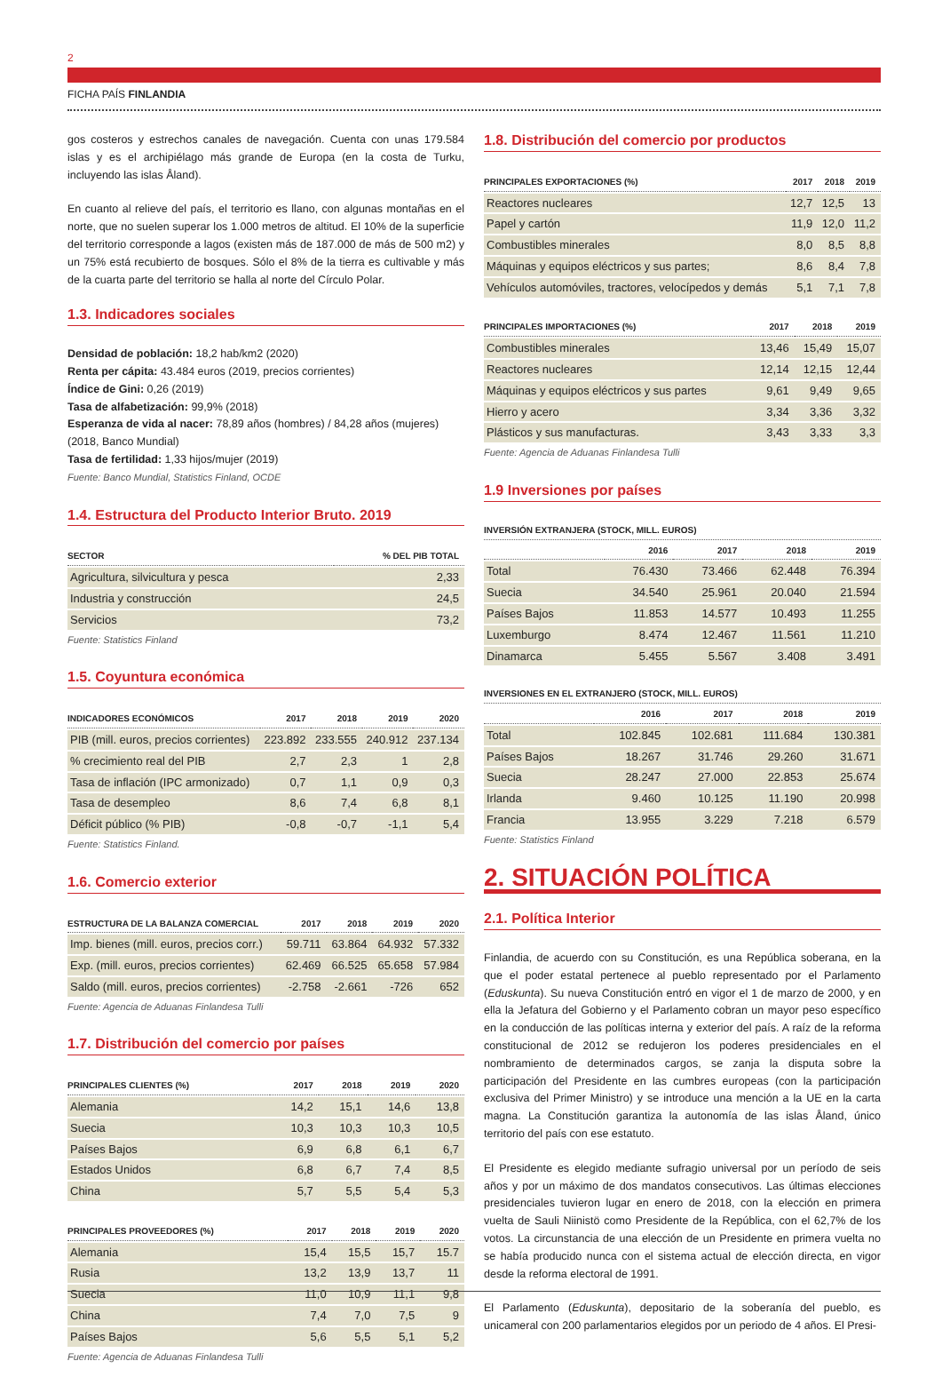2
FICHA PAÍS FINLANDIA
gos costeros y estrechos canales de navegación. Cuenta con unas 179.584 islas y es el archipiélago más grande de Europa (en la costa de Turku, incluyendo las islas Åland).
En cuanto al relieve del país, el territorio es llano, con algunas montañas en el norte, que no suelen superar los 1.000 metros de altitud. El 10% de la superficie del territorio corresponde a lagos (existen más de 187.000 de más de 500 m2) y un 75% está recubierto de bosques. Sólo el 8% de la tierra es cultivable y más de la cuarta parte del territorio se halla al norte del Círculo Polar.
1.3. Indicadores sociales
Densidad de población: 18,2 hab/km2 (2020)
Renta per cápita: 43.484 euros (2019, precios corrientes)
Índice de Gini: 0,26 (2019)
Tasa de alfabetización: 99,9% (2018)
Esperanza de vida al nacer: 78,89 años (hombres) / 84,28 años (mujeres) (2018, Banco Mundial)
Tasa de fertilidad: 1,33 hijos/mujer (2019)
Fuente: Banco Mundial, Statistics Finland, OCDE
1.4. Estructura del Producto Interior Bruto. 2019
| SECTOR | % DEL PIB TOTAL |
| --- | --- |
| Agricultura, silvicultura y pesca | 2,33 |
| Industria y construcción | 24,5 |
| Servicios | 73,2 |
Fuente: Statistics Finland
1.5. Coyuntura económica
| INDICADORES ECONÓMICOS | 2017 | 2018 | 2019 | 2020 |
| --- | --- | --- | --- | --- |
| PIB (mill. euros, precios corrientes) | 223.892 | 233.555 | 240.912 | 237.134 |
| % crecimiento real del PIB | 2,7 | 2,3 | 1 | 2,8 |
| Tasa de inflación (IPC armonizado) | 0,7 | 1,1 | 0,9 | 0,3 |
| Tasa de desempleo | 8,6 | 7,4 | 6,8 | 8,1 |
| Déficit público (% PIB) | -0,8 | -0,7 | -1,1 | 5,4 |
Fuente: Statistics Finland.
1.6. Comercio exterior
| ESTRUCTURA DE LA BALANZA COMERCIAL | 2017 | 2018 | 2019 | 2020 |
| --- | --- | --- | --- | --- |
| Imp. bienes (mill. euros, precios corr.) | 59.711 | 63.864 | 64.932 | 57.332 |
| Exp. (mill. euros, precios corrientes) | 62.469 | 66.525 | 65.658 | 57.984 |
| Saldo (mill. euros, precios corrientes) | -2.758 | -2.661 | -726 | 652 |
Fuente: Agencia de Aduanas Finlandesa Tulli
1.7. Distribución del comercio por países
| PRINCIPALES CLIENTES (%) | 2017 | 2018 | 2019 | 2020 |
| --- | --- | --- | --- | --- |
| Alemania | 14,2 | 15,1 | 14,6 | 13,8 |
| Suecia | 10,3 | 10,3 | 10,3 | 10,5 |
| Países Bajos | 6,9 | 6,8 | 6,1 | 6,7 |
| Estados Unidos | 6,8 | 6,7 | 7,4 | 8,5 |
| China | 5,7 | 5,5 | 5,4 | 5,3 |
| PRINCIPALES PROVEEDORES (%) | 2017 | 2018 | 2019 | 2020 |
| --- | --- | --- | --- | --- |
| Alemania | 15,4 | 15,5 | 15,7 | 15.7 |
| Rusia | 13,2 | 13,9 | 13,7 | 11 |
| Suecia | 11,0 | 10,9 | 11,1 | 9,8 |
| China | 7,4 | 7,0 | 7,5 | 9 |
| Países Bajos | 5,6 | 5,5 | 5,1 | 5,2 |
Fuente: Agencia de Aduanas Finlandesa Tulli
1.8. Distribución del comercio por productos
| PRINCIPALES EXPORTACIONES (%) | 2017 | 2018 | 2019 |
| --- | --- | --- | --- |
| Reactores nucleares | 12,7 | 12,5 | 13 |
| Papel y cartón | 11,9 | 12,0 | 11,2 |
| Combustibles minerales | 8,0 | 8,5 | 8,8 |
| Máquinas y equipos eléctricos y sus partes; | 8,6 | 8,4 | 7,8 |
| Vehículos automóviles, tractores, velocípedos y demás | 5,1 | 7,1 | 7,8 |
| PRINCIPALES IMPORTACIONES (%) | 2017 | 2018 | 2019 |
| --- | --- | --- | --- |
| Combustibles minerales | 13,46 | 15,49 | 15,07 |
| Reactores nucleares | 12,14 | 12,15 | 12,44 |
| Máquinas y equipos eléctricos y sus partes | 9,61 | 9,49 | 9,65 |
| Hierro y acero | 3,34 | 3,36 | 3,32 |
| Plásticos y sus manufacturas. | 3,43 | 3,33 | 3,3 |
Fuente: Agencia de Aduanas Finlandesa Tulli
1.9 Inversiones por países
INVERSIÓN EXTRANJERA (STOCK, MILL. EUROS)
| | 2016 | 2017 | 2018 | 2019 |
| --- | --- | --- | --- | --- |
| Total | 76.430 | 73.466 | 62.448 | 76.394 |
| Suecia | 34.540 | 25.961 | 20.040 | 21.594 |
| Países Bajos | 11.853 | 14.577 | 10.493 | 11.255 |
| Luxemburgo | 8.474 | 12.467 | 11.561 | 11.210 |
| Dinamarca | 5.455 | 5.567 | 3.408 | 3.491 |
INVERSIONES EN EL EXTRANJERO (STOCK, MILL. EUROS)
| | 2016 | 2017 | 2018 | 2019 |
| --- | --- | --- | --- | --- |
| Total | 102.845 | 102.681 | 111.684 | 130.381 |
| Países Bajos | 18.267 | 31.746 | 29.260 | 31.671 |
| Suecia | 28.247 | 27.000 | 22.853 | 25.674 |
| Irlanda | 9.460 | 10.125 | 11.190 | 20.998 |
| Francia | 13.955 | 3.229 | 7.218 | 6.579 |
Fuente: Statistics Finland
2. SITUACIÓN POLÍTICA
2.1. Política Interior
Finlandia, de acuerdo con su Constitución, es una República soberana, en la que el poder estatal pertenece al pueblo representado por el Parlamento (Eduskunta). Su nueva Constitución entró en vigor el 1 de marzo de 2000, y en ella la Jefatura del Gobierno y el Parlamento cobran un mayor peso específico en la conducción de las políticas interna y exterior del país. A raíz de la reforma constitucional de 2012 se redujeron los poderes presidenciales en el nombramiento de determinados cargos, se zanja la disputa sobre la participación del Presidente en las cumbres europeas (con la participación exclusiva del Primer Ministro) y se introduce una mención a la UE en la carta magna. La Constitución garantiza la autonomía de las islas Åland, único territorio del país con ese estatuto.
El Presidente es elegido mediante sufragio universal por un período de seis años y por un máximo de dos mandatos consecutivos. Las últimas elecciones presidenciales tuvieron lugar en enero de 2018, con la elección en primera vuelta de Sauli Niinistö como Presidente de la República, con el 62,7% de los votos. La circunstancia de una elección de un Presidente en primera vuelta no se había producido nunca con el sistema actual de elección directa, en vigor desde la reforma electoral de 1991.
El Parlamento (Eduskunta), depositario de la soberanía del pueblo, es unicameral con 200 parlamentarios elegidos por un periodo de 4 años. El Presi-